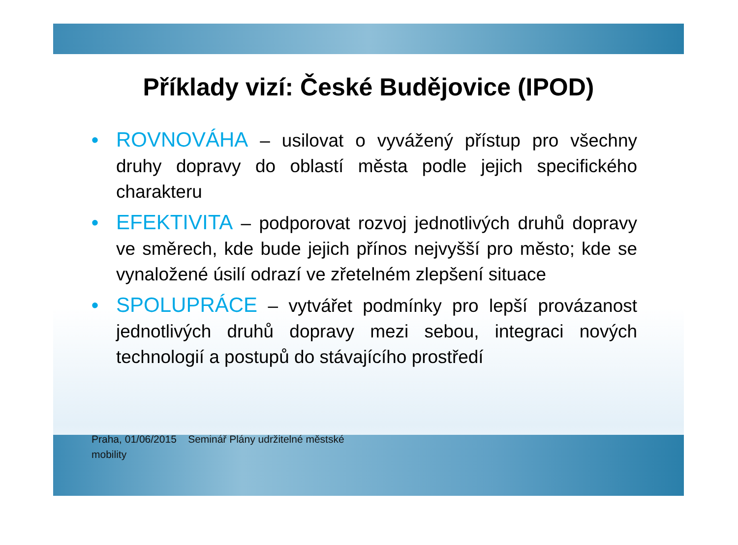Příklady vizí: České Budějovice (IPOD)
• ROVNOVÁHA – usilovat o vyvážený přístup pro všechny druhy dopravy do oblastí města podle jejich specifického charakteru
• EFEKTIVITA – podporovat rozvoj jednotlivých druhů dopravy ve směrech, kde bude jejich přínos nejvyšší pro město; kde se vynaložené úsilí odrazí ve zřetelném zlepšení situace
• SPOLUPRÁCE – vytvářet podmínky pro lepší provázanost jednotlivých druhů dopravy mezi sebou, integraci nových technologií a postupů do stávajícího prostředí
Praha, 01/06/2015 Seminář Plány udržitelné městské mobility